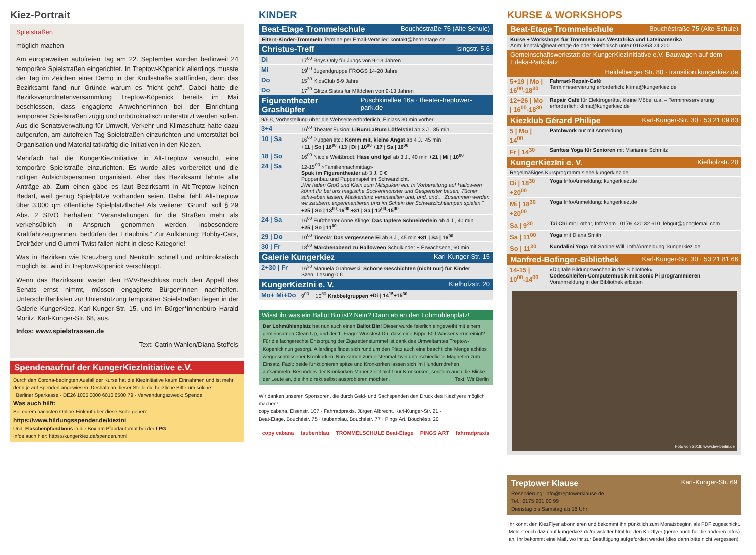Kiez-Portrait
Spielstraßen
möglich machen
Am europaweiten autofreien Tag am 22. September wurden berlinweit 24 temporäre Spielstraßen eingerichtet. In Treptow-Köpenick allerdings musste der Tag im Zeichen einer Demo in der Krüllsstraße stattfinden, denn das Bezirksamt fand nur Gründe warum es "nicht geht". Dabei hatte die Bezirksverordnetenversammlung Treptow-Köpenick bereits im Mai beschlossen, dass engagierte Anwohner*innen bei der Einrichtung temporärer Spielstraßen zügig und unbürokratisch unterstützt werden sollen. Aus die Senatsverwaltung für Umwelt, Verkehr und Klimaschutz hatte dazu aufgerufen, am autofreien Tag Spielstraßen einzurichten und unterstützt bei Organisation und Material tatkräftig die Initiativen in den Kiezen.
Mehrfach hat die KungerKiezInitiative in Alt-Treptow versucht, eine temporäre Spielstraße einzurichten. Es wurde alles vorbereitet und die nötigen Aufsichtspersonen organisiert. Aber das Bezirksamt lehnte alle Anträge ab. Zum einen gäbe es laut Bezirksamt in Alt-Treptow keinen Bedarf, weil genug Spielplätze vorhanden seien. Dabei fehlt Alt-Treptow über 3.000 qm öffentliche Spielplatzfläche! Als weiterer "Grund" soll § 29 Abs. 2 StVO herhalten: "Veranstaltungen, für die Straßen mehr als verkehsüblich in Anspruch genommen werden, insbesondere Kraftfahrzeugrennen, bedürfen der Erlaubnis." Zur Aufklärung: Bobby-Cars, Dreiräder und Gummi-Twist fallen nicht in diese Kategorie!
Was in Bezirken wie Kreuzberg und Neukölln schnell und unbürokratisch möglich ist, wird in Treptow-Köpenick verschleppt.
Wenn das Bezirksamt weder den BVV-Beschluss noch den Appell des Senats ernst nimmt, müssen engagierte Bürger*innen nachhelfen. Unterschriftenlisten zur Unterstützung temporärer Spielstraßen liegen in der Galerie KungerKiez, Karl-Kunger-Str. 15, und im Bürger*innenbüro Harald Moritz, Karl-Kunger-Str. 68, aus.
Infos: www.spielstrassen.de
Text: Catrin Wahlen/Diana Stoffels
Spendenaufruf der KungerKiezInitiative e.V.
Durch den Corona-bedingten Ausfall der Kurse hat die KiezInitiative kaum Einnahmen und ist mehr denn je auf Spenden angewiesen. Deshalb an dieser Stelle die herzliche Bitte um solche:
Berliner Sparkasse · DE26 1005 0000 6010 6500 79 · Verwendungszweck: Spende
Was auch hilft:
Bei eurem nächsten Online-Einkauf über diese Seite gehen:
https://www.bildungsspender.de/kiezini
Und: Flaschenpfandbons in die Box am Pfandautomat bei der LPG
Infos auch hier: https://kungerkiez.de/spenden.html
KINDER
Beat-Etage Trommelschule Bouchéstraße 75 (Alte Schule)
Eltern-Kinder-Trommeln Termine per Email-Verteiler: kontakt@beat-etage.de
Christus-Treff Isingstr. 5-6
| Di | 17<sup>00</sup> Boys Only für Jungs von 9-13 Jahren |
| Mi | 19<sup>00</sup> Jugendgruppe FROGS 14-20 Jahre |
| Do | 15<sup>30</sup> KidsClub 6-9 Jahre |
| Do | 17<sup>30</sup> Glitza Sistas für Mädchen von 9-13 Jahren |
Figurentheater Grashüpfer Puschkinallee 16a · theater-treptower-park.de
| 9/6 €, Vorbestellung über die Webseite erforderlich, Einlass 30 min vorher | |
| 3+4 | 16<sup>00</sup> Theater Fusion: LiRumLaRum Löffelstiel ab 3 J., 35 min |
| 10 / Sa | 16<sup>00</sup> Puppen etc.: Komm mit, kleine Angst ab 4 J., 45 min +11 / So / 16<sup>00</sup> +13 / Di / 10<sup>00</sup> +17 / Sa / 16<sup>00</sup> |
| 18 / So | 16<sup>00</sup> Nicole Weißbrodt: Hase und Igel ab 3 J., 40 min +21 / Mi / 10<sup>00</sup> |
| 24 / Sa | 12-15<sup>00</sup> «Familiennachmittag» Spuk im Figurentheater ab 3 J. 0 € Puppenbau und Puppenspiel im Schwarzlicht. „Wir laden Groß und Klein zum Mitspuken ein. In Vorbereitung auf Halloween könnt Ihr bei uns magische Sockenmonster und Gespenster bauen, Tücher schweben lassen, Maskentanz veranstalten und, und, und… Zusammen werden wir zaubern, experimentieren und im Schein der Schwarzlichtlampen spielen." +25 / So / 13<sup>00</sup>-16<sup>00</sup> +31 / Sa / 12<sup>00</sup>-15<sup>00</sup> |
| 24 / Sa | 16<sup>00</sup> Fußtheater Anne Klinge: Das tapfere Schneiderlein ab 4 J., 40 min +25 / So / 11<sup>00</sup> |
| 29 / Do | 10<sup>00</sup> Tineola: Das vergessene Ei ab 3 J., 45 min +31 / Sa / 16<sup>00</sup> |
| 30 / Fr | 18<sup>00</sup> Märchenabend zu Halloween Schulkinder + Erwachsene, 60 min |
Galerie Kungerkiez Karl-Kunger-Str. 15
| 2+30 / Fr | 16<sup>30</sup> Manuela Grabowski: Schöne Geschichten (nicht nur) für Kinder Szen. Lesung 0 € |
KungerKiezIni e. V. Kiefholzstr. 20
| Mo+ Mi+Do | 9<sup>00</sup> + 10<sup>30</sup> Krabbelgruppen +Di / 14<sup>15</sup>+15<sup>30</sup> |
Wisst ihr was ein Ballot Bin ist? Nein? Dann ab an den Lohmühlenplatz!
Der Lohmühlenplatz hat nun auch einen Ballot Bin! Dieser wurde feierlich eingeweiht mit einem gemeinsamen Clean Up, und der 1. Frage: Wusstest Du, dass eine Kippe 60 l Wasser verunreinigt? Für die fachgerechte Entsorgung der Zigarettenstummel ist dank des Umweltamtes Treptow-Köpenick nun gesorgt. Allerdings findet sich rund um den Platz auch eine beachtliche Menge achtlos weggeschmissener Kronkorken. Nun kamen zum erstenmal zwei unterschiedliche Magneten zum Einsatz. Fazit: beide funktionieren spitze und Kronkorken lassen sich im Hundumdrehen aufsammeln. Besonders der Kronkorken-Mäher zieht nicht nur Kronkorken, sondern auch die Blicke der Leute an, die ihn direkt selbst ausprobieren möchten. Text: Wir Berlin
Wir danken unseren Sponsoren, die durch Geld- und Sachspenden den Druck des Kiezflyers möglich machen!
copy cabana, Elsenstr. 107 · Fahrradpraxis, Jürgen Albrecht, Karl-Kunger-Str. 21 ·
Beat-Etage, Bouchéstr. 75 · taubenblau, Bouchéstr. 77 · Pings Art, Bouchéstr. 20
copy cabana taubenblau TROMMELSCHULE Beat-Etage PINGS ART fahrradpraxis
KURSE & WORKSHOPS
Beat-Etage Trommelschule Bouchéstraße 75 (Alte Schule)
Kurse + Workshops für Trommeln aus Westafrika und Lateinamerika
Anm: kontakt@beat-etage.de oder telefonisch unter 0163/53 24 200
Gemeinschaftswerkstatt der KungerKiezInitiative e.V. Bauwagen auf dem Edeka-Parkplatz
Heidelberger Str. 80 · transition.kungerkiez.de
| 5+19 / Mo / 16<sup>00</sup>-18<sup>30</sup> | Fahrrad-Repair-Café Terminreservierung erforderlich: klima@kungerkiez.de |
| 12+26 / Mo / 16<sup>00</sup>-18<sup>30</sup> | Repair Café für Elektrogeräte, kleine Möbel u.a. – Terminreservierung erforderlich: klima@kungerkiez.de |
Kiezklub Gérard Philipe Karl-Kunger-Str. 30 · 53 21 09 83
| 5 / Mo / 14<sup>00</sup> | Patchwork nur mit Anmeldung |
| Fr / 14<sup>30</sup> | Sanftes Yoga für Senioren mit Marianne Schmitz |
KungerKiezIni e. V. Kiefholzstr. 20
| Regelmäßiges Kursprogramm siehe kungerkiez.de | |
| Di / 18<sup>30</sup> +20<sup>00</sup> | Yoga Info/Anmeldung: kungerkiez.de |
| Mi / 18<sup>30</sup> +20<sup>00</sup> | Yoga Info/Anmeldung: kungerkiez.de |
| Sa / 9<sup>30</sup> | Tai Chi mit Lothar, Info/Anm.: 0176 420 32 610, lebgut@googlemail.com |
| Sa / 11<sup>00</sup> | Yoga mit Diana Smith |
| So / 11<sup>30</sup> | Kundalini Yoga mit Sabine Will, Info/Anmeldung: kungerkiez.de |
Manfred-Bofinger-Bibliothek Karl-Kunger-Str. 30 · 53 21 81 66
| 14-15 / 10<sup>00</sup>-14<sup>00</sup> | «Digitale Bildungswochen in der Bibliothek» Codeschleifen-Computermusik mit Sonic Pi programmieren Voranmeldung in der Bibliothek erbeten |
Foto von 2018: www.lev-berlin.de
Treptower Klause Karl-Kunger-Str. 69
Reservierung: info@treptowerklause.de
Tel.: 0175 901 00 99
Dienstag bis Samstag ab 18 Uhr
Ihr könnt den KiezFlyer abonnieren und bekommt ihn pünktlich zum Monatsbeginn als PDF zugeschickt. Meldet euch dazu auf kungerkiez.de/newsletter.html für den Kiezflyer (gerne auch für die anderen Infos) an. Ihr bekommt eine Mail, wo ihr zur Bestätigung aufgefordert werdet (dies dann bitte nicht vergessen).